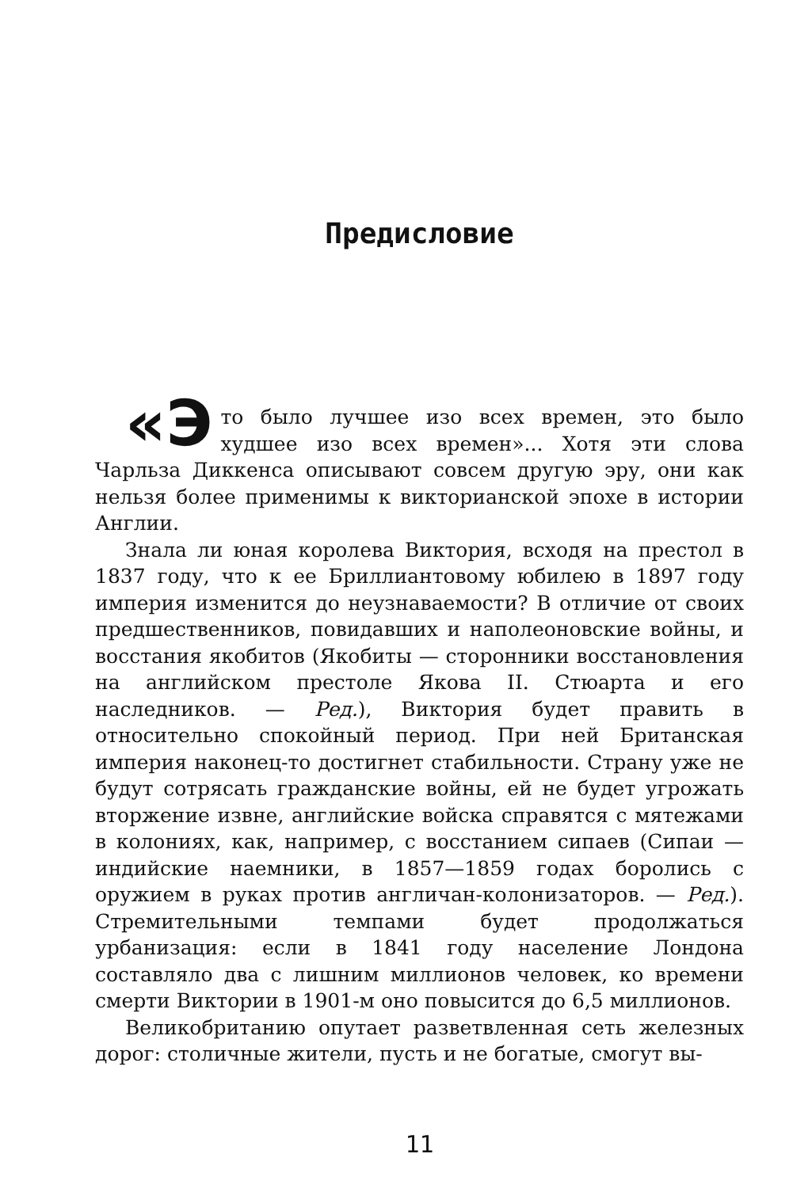Предисловие
«Э то было лучшее изо всех времен, это было худшее изо всех времен»... Хотя эти слова Чарльза Диккенса описывают совсем другую эру, они как нельзя более применимы к викторианской эпохе в истории Англии.
Знала ли юная королева Виктория, всходя на престол в 1837 году, что к ее Бриллиантовому юбилею в 1897 году империя изменится до неузнаваемости? В отличие от своих предшественников, повидавших и наполеоновские войны, и восстания якобитов (Якобиты — сторонники восстановления на английском престоле Якова II. Стюарта и его наследников. — Ред.), Виктория будет править в относительно спокойный период. При ней Британская империя наконец-то достигнет стабильности. Страну уже не будут сотрясать гражданские войны, ей не будет угрожать вторжение извне, английские войска справятся с мятежами в колониях, как, например, с восстанием сипаев (Сипаи — индийские наемники, в 1857—1859 годах боролись с оружием в руках против англичан-колонизаторов. — Ред.). Стремительными темпами будет продолжаться урбанизация: если в 1841 году население Лондона составляло два с лишним миллионов человек, ко времени смерти Виктории в 1901-м оно повысится до 6,5 миллионов.
Великобританию опутает разветвленная сеть железных дорог: столичные жители, пусть и не богатые, смогут вы-
11